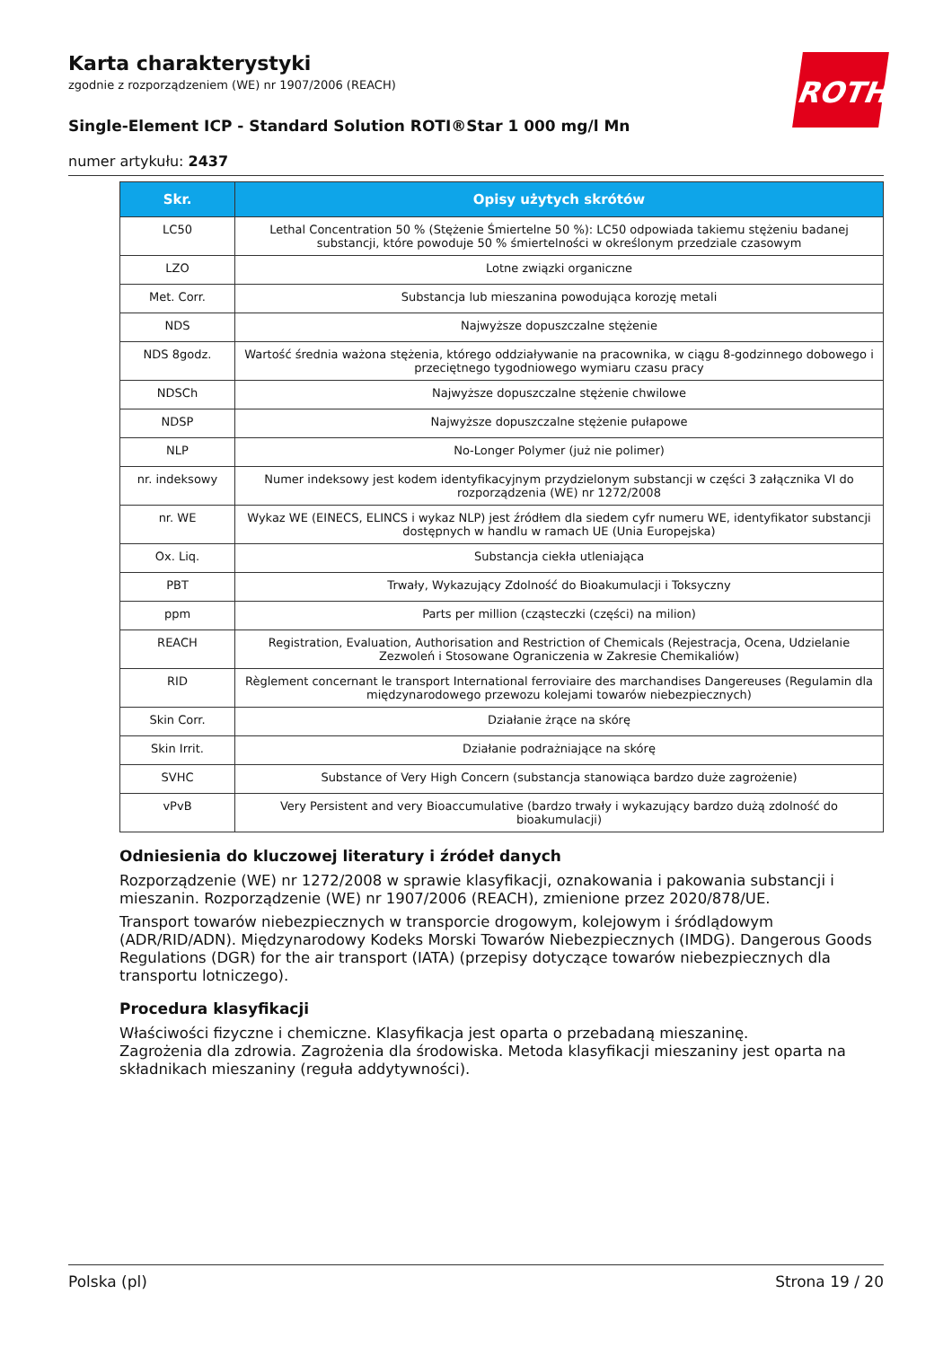ROTH
Karta charakterystyki
zgodnie z rozporządzeniem (WE) nr 1907/2006 (REACH)
Single-Element ICP - Standard Solution ROTI®Star 1 000 mg/l Mn
numer artykułu: 2437
| Skr. | Opisy użytych skrótów |
| --- | --- |
| LC50 | Lethal Concentration 50 % (Stężenie Śmiertelne 50 %): LC50 odpowiada takiemu stężeniu badanej substancji, które powoduje 50 % śmiertelności w określonym przedziale czasowym |
| LZO | Lotne związki organiczne |
| Met. Corr. | Substancja lub mieszanina powodująca korozję metali |
| NDS | Najwyższe dopuszczalne stężenie |
| NDS 8godz. | Wartość średnia ważona stężenia, którego oddziaływanie na pracownika, w ciągu 8-godzinnego dobowego i przeciętnego tygodniowego wymiaru czasu pracy |
| NDSCh | Najwyższe dopuszczalne stężenie chwilowe |
| NDSP | Najwyższe dopuszczalne stężenie pułapowe |
| NLP | No-Longer Polymer (już nie polimer) |
| nr. indeksowy | Numer indeksowy jest kodem identyfikacyjnym przydzielonym substancji w części 3 załącznika VI do rozporządzenia (WE) nr 1272/2008 |
| nr. WE | Wykaz WE (EINECS, ELINCS i wykaz NLP) jest źródłem dla siedem cyfr numeru WE, identyfikator substancji dostępnych w handlu w ramach UE (Unia Europejska) |
| Ox. Liq. | Substancja ciekła utleniająca |
| PBT | Trwały, Wykazujący Zdolność do Bioakumulacji i Toksyczny |
| ppm | Parts per million (cząsteczki (części) na milion) |
| REACH | Registration, Evaluation, Authorisation and Restriction of Chemicals (Rejestracja, Ocena, Udzielanie Zezwoleń i Stosowane Ograniczenia w Zakresie Chemikaliów) |
| RID | Règlement concernant le transport International ferroviaire des marchandises Dangereuses (Regulamin dla międzynarodowego przewozu kolejami towarów niebezpiecznych) |
| Skin Corr. | Działanie żrące na skórę |
| Skin Irrit. | Działanie podrażniające na skórę |
| SVHC | Substance of Very High Concern (substancja stanowiąca bardzo duże zagrożenie) |
| vPvB | Very Persistent and very Bioaccumulative (bardzo trwały i wykazujący bardzo dużą zdolność do bioakumulacji) |
Odniesienia do kluczowej literatury i źródeł danych
Rozporządzenie (WE) nr 1272/2008 w sprawie klasyfikacji, oznakowania i pakowania substancji i mieszanin. Rozporządzenie (WE) nr 1907/2006 (REACH), zmienione przez 2020/878/UE.
Transport towarów niebezpiecznych w transporcie drogowym, kolejowym i śródlądowym (ADR/RID/ADN). Międzynarodowy Kodeks Morski Towarów Niebezpiecznych (IMDG). Dangerous Goods Regulations (DGR) for the air transport (IATA) (przepisy dotyczące towarów niebezpiecznych dla transportu lotniczego).
Procedura klasyfikacji
Właściwości fizyczne i chemiczne. Klasyfikacja jest oparta o przebadaną mieszaninę.
Zagrożenia dla zdrowia. Zagrożenia dla środowiska. Metoda klasyfikacji mieszaniny jest oparta na składnikach mieszaniny (reguła addytywności).
Polska (pl) Strona 19 / 20